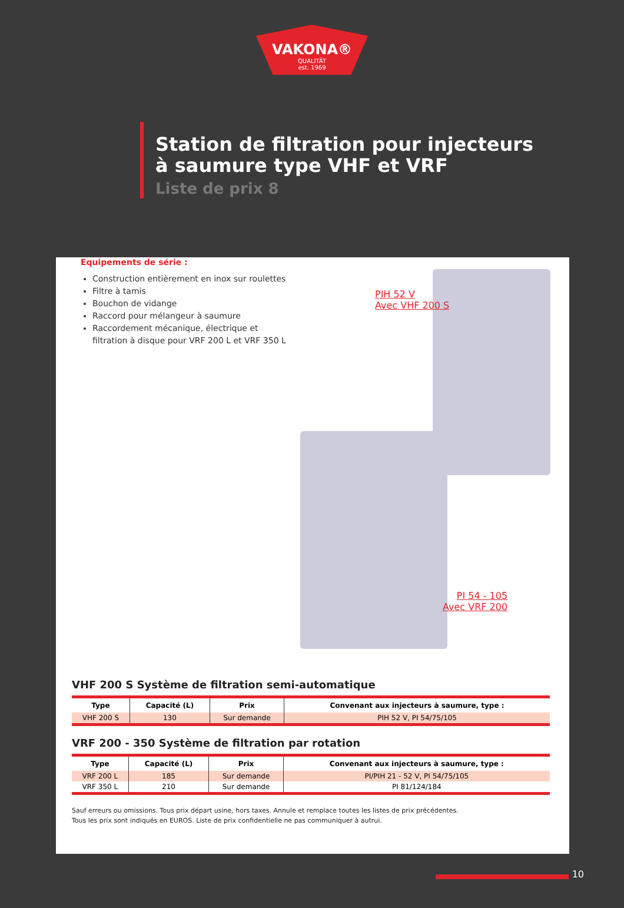VAKONA®
QUALITÄT
est. 1969
Station de filtration pour injecteurs
à saumure type VHF et VRF
Liste de prix 8
Equipements de série :
Construction entièrement en inox sur roulettes
Filtre à tamis
Bouchon de vidange
Raccord pour mélangeur à saumure
Raccordement mécanique, électrique et filtration à disque pour VRF 200 L et VRF 350 L
PIH 52 V
Avec VHF 200 S
PI 54 - 105
Avec VRF 200
VHF 200 S Système de filtration semi-automatique
| Type | Capacité (L) | Prix | Convenant aux injecteurs à saumure, type : |
| --- | --- | --- | --- |
| VHF 200 S | 130 | Sur demande | PIH 52 V, PI 54/75/105 |
VRF 200 - 350 Système de filtration par rotation
| Type | Capacité (L) | Prix | Convenant aux injecteurs à saumure, type : |
| --- | --- | --- | --- |
| VRF 200 L | 185 | Sur demande | PI/PIH 21 - 52 V, PI 54/75/105 |
| VRF 350 L | 210 | Sur demande | PI 81/124/184 |
Sauf erreurs ou omissions. Tous prix départ usine, hors taxes. Annule et remplace toutes les listes de prix précédentes.
Tous les prix sont indiqués en EUROS. Liste de prix confidentielle ne pas communiquer à autrui.
10